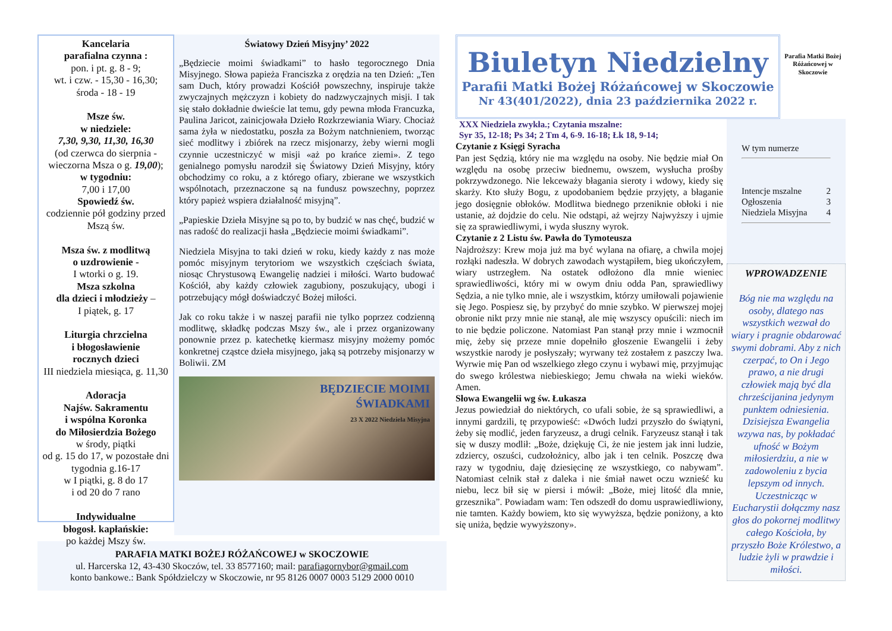Kancelaria
parafialna czynna :
pon. i pt. g. 8 - 9;
wt. i czw. - 15,30 - 16,30;
środa - 18 - 19
Msze św.
w niedziele:
7,30, 9,30, 11,30, 16,30
(od czerwca do sierpnia - wieczorna Msza o g. 19,00);
w tygodniu:
7,00 i 17,00
Spowiedź św.
codziennie pół godziny przed Mszą św.
Msza św. z modlitwą
o uzdrowienie -
I wtorki o g. 19.
Msza szkolna
dla dzieci i młodzieży –
I piątek, g. 17
Liturgia chrzcielna
i błogosławienie
rocznych dzieci
III niedziela miesiąca, g. 11,30
Adoracja
Najśw. Sakramentu
i wspólna Koronka
do Miłosierdzia Bożego
w środy, piątki
od g. 15 do 17, w pozostałe dni tygodnia g.16-17
w I piątki, g. 8 do 17
i od 20 do 7 rano
Indywidualne
błogosł. kapłańskie:
po każdej Mszy św.
Światowy Dzień Misyjny’ 2022
„Będziecie moimi świadkami” to hasło tegorocznego Dnia Misyjnego. Słowa papieża Franciszka z orędzia na ten Dzień: „Ten sam Duch, który prowadzi Kościół powszechny, inspiruje także zwyczajnych mężczyzn i kobiety do nadzwyczajnych misji. I tak się stało dokładnie dwieście lat temu, gdy pewna młoda Francuzka, Paulina Jaricot, zainicjowała Dzieło Rozkrzewiania Wiary. Chociaż sama żyła w niedostatku, poszła za Bożym natchnieniem, tworząc sieć modlitwy i zbiórek na rzecz misjonarzy, żeby wierni mogli czynnie uczestniczyć w misji «aż po krańce ziemi». Z tego genialnego pomysłu narodził się Światowy Dzień Misyjny, który obchodzimy co roku, a z którego ofiary, zbierane we wszystkich wspólnotach, przeznaczone są na fundusz powszechny, poprzez który papież wspiera działalność misyjną”.
„Papieskie Dzieła Misyjne są po to, by budzić w nas chęć, budzić w nas radość do realizacji hasła „Będziecie moimi świadkami”.
Niedziela Misyjna to taki dzień w roku, kiedy każdy z nas może pomóc misyjnym terytoriom we wszystkich częściach świata, niosąc Chrystusową Ewangelię nadziei i miłości. Warto budować Kościół, aby każdy człowiek zagubiony, poszukujący, ubogi i potrzebujący mógł doświadczyć Bożej miłości.
Jak co roku także i w naszej parafii nie tylko poprzez codzienną modlitwę, składkę podczas Mszy św., ale i przez organizowany ponownie przez p. katechetkę kiermasz misyjny możemy pomóc konkretnej cząstce dzieła misyjnego, jaką są potrzeby misjonarzy w Boliwii. ZM
BĘDZIECIE MOIMI
ŚWIADKAMI
23 X 2022 Niedziela Misyjna
PARAFIA MATKI BOŻEJ RÓŻAŃCOWEJ w SKOCZOWIE
ul. Harcerska 12, 43-430 Skoczów, tel. 33 8577160; mail: parafiagornybor@gmail.com
konto bankowe.: Bank Spółdzielczy w Skoczowie, nr 95 8126 0007 0003 5129 2000 0010
Biuletyn Niedzielny
Parafii Matki Bożej Różańcowej w Skoczowie
Nr 43(401/2022), dnia 23 października 2022 r.
Parafia Matki Bożej Różańcowej w Skoczowie
XXX Niedziela zwykła.; Czytania mszalne:
Syr 35, 12-18; Ps 34; 2 Tm 4, 6-9. 16-18; Łk 18, 9-14;
Czytanie z Księgi Syracha
Pan jest Sędzią, który nie ma względu na osoby. Nie będzie miał On względu na osobę przeciw biednemu, owszem, wysłucha prośby pokrzywdzonego. Nie lekceważy błagania sieroty i wdowy, kiedy się skarży. Kto służy Bogu, z upodobaniem będzie przyjęty, a błaganie jego dosięgnie obłoków. Modlitwa biednego przeniknie obłoki i nie ustanie, aż dojdzie do celu. Nie odstąpi, aż wejrzy Najwyższy i ujmie się za sprawiedliwymi, i wyda słuszny wyrok.
Czytanie z 2 Listu św. Pawła do Tymoteusza
Najdroższy: Krew moja już ma być wylana na ofiarę, a chwila mojej rozłąki nadeszła. W dobrych zawodach wystąpiłem, bieg ukończyłem, wiary ustrzegłem. Na ostatek odłożono dla mnie wieniec sprawiedliwości, który mi w owym dniu odda Pan, sprawiedliwy Sędzia, a nie tylko mnie, ale i wszystkim, którzy umiłowali pojawienie się Jego. Pospiesz się, by przybyć do mnie szybko. W pierwszej mojej obronie nikt przy mnie nie stanął, ale mię wszyscy opuścili: niech im to nie będzie policzone. Natomiast Pan stanął przy mnie i wzmocnił mię, żeby się przeze mnie dopełniło głoszenie Ewangelii i żeby wszystkie narody je posłyszały; wyrwany też zostałem z paszczy lwa. Wyrwie mię Pan od wszelkiego złego czynu i wybawi mię, przyjmując do swego królestwa niebieskiego; Jemu chwała na wieki wieków. Amen.
Słowa Ewangelii wg św. Łukasza
Jezus powiedział do niektórych, co ufali sobie, że są sprawiedliwi, a innymi gardzili, tę przypowieść: «Dwóch ludzi przyszło do świątyni, żeby się modlić, jeden faryzeusz, a drugi celnik. Faryzeusz stanął i tak się w duszy modlił: „Boże, dziękuję Ci, że nie jestem jak inni ludzie, zdziercy, oszuści, cudzołożnicy, albo jak i ten celnik. Poszczę dwa razy w tygodniu, daję dziesięcinę ze wszystkiego, co nabywam”. Natomiast celnik stał z daleka i nie śmiał nawet oczu wznieść ku niebu, lecz bił się w piersi i mówił: „Boże, miej litość dla mnie, grzesznika”. Powiadam wam: Ten odszedł do domu usprawiedliwiony, nie tamten. Każdy bowiem, kto się wywyższa, będzie poniżony, a kto się uniża, będzie wywyższony».
W tym numerze
Intencje mszalne 2
Ogłoszenia 3
Niedziela Misyjna 4
WPROWADZENIE
Bóg nie ma względu na osoby, dlatego nas wszystkich wezwał do wiary i pragnie obdarować swymi dobrami. Aby z nich czerpać, to On i Jego prawo, a nie drugi człowiek mają być dla chrześcijanina jedynym punktem odniesienia. Dzisiejsza Ewangelia wzywa nas, by pokładać ufność w Bożym miłosierdziu, a nie w zadowoleniu z bycia lepszym od innych. Uczestnicząc w Eucharystii dołączmy nasz głos do pokornej modlitwy całego Kościoła, by przyszło Boże Królestwo, a ludzie żyli w prawdzie i miłości.